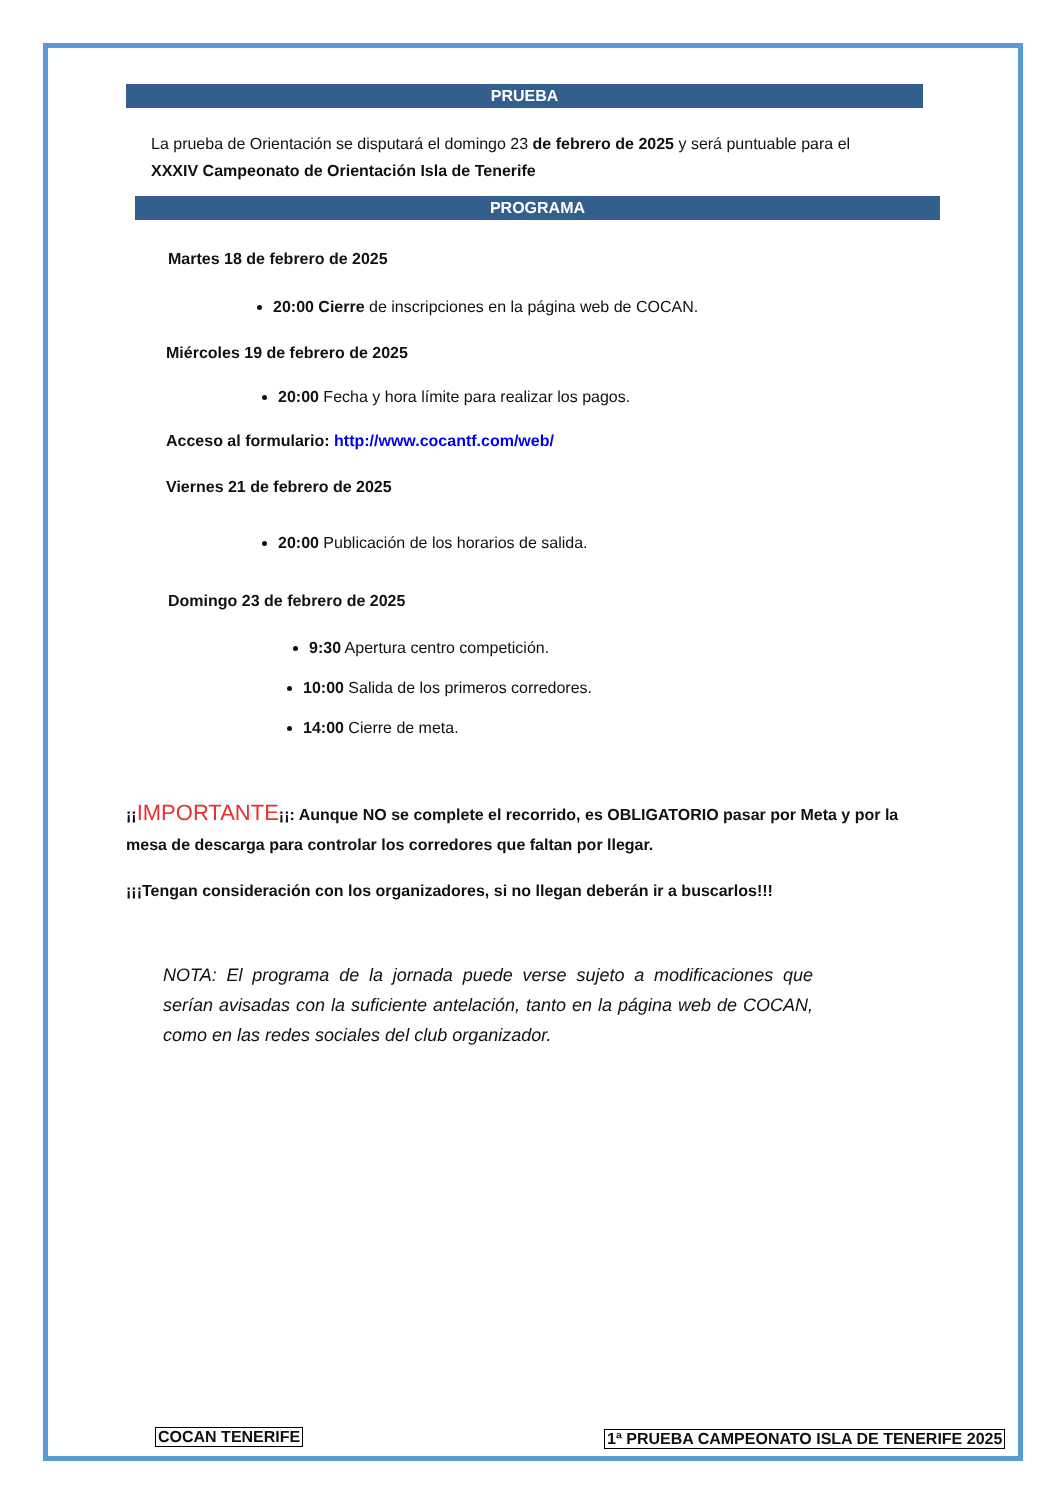PRUEBA
La prueba de Orientación se disputará el domingo 23 de febrero de 2025 y será puntuable para el XXXIV Campeonato de Orientación Isla de Tenerife
PROGRAMA
Martes 18 de febrero de 2025
20:00 Cierre de inscripciones en la página web de COCAN.
Miércoles 19 de febrero de 2025
20:00 Fecha y hora límite para realizar los pagos.
Acceso al formulario: http://www.cocantf.com/web/
Viernes 21 de febrero de 2025
20:00 Publicación de los horarios de salida.
Domingo 23 de febrero de 2025
9:30 Apertura centro competición.
10:00 Salida de los primeros corredores.
14:00 Cierre de meta.
¡¡IMPORTANTE¡¡: Aunque NO se complete el recorrido, es OBLIGATORIO pasar por Meta y por la mesa de descarga para controlar los corredores que faltan por llegar.
¡¡¡Tengan consideración con los organizadores, si no llegan deberán ir a buscarlos!!!
NOTA: El programa de la jornada puede verse sujeto a modificaciones que serían avisadas con la suficiente antelación, tanto en la página web de COCAN, como en las redes sociales del club organizador.
COCAN TENERIFE
1ª PRUEBA CAMPEONATO ISLA DE TENERIFE 2025